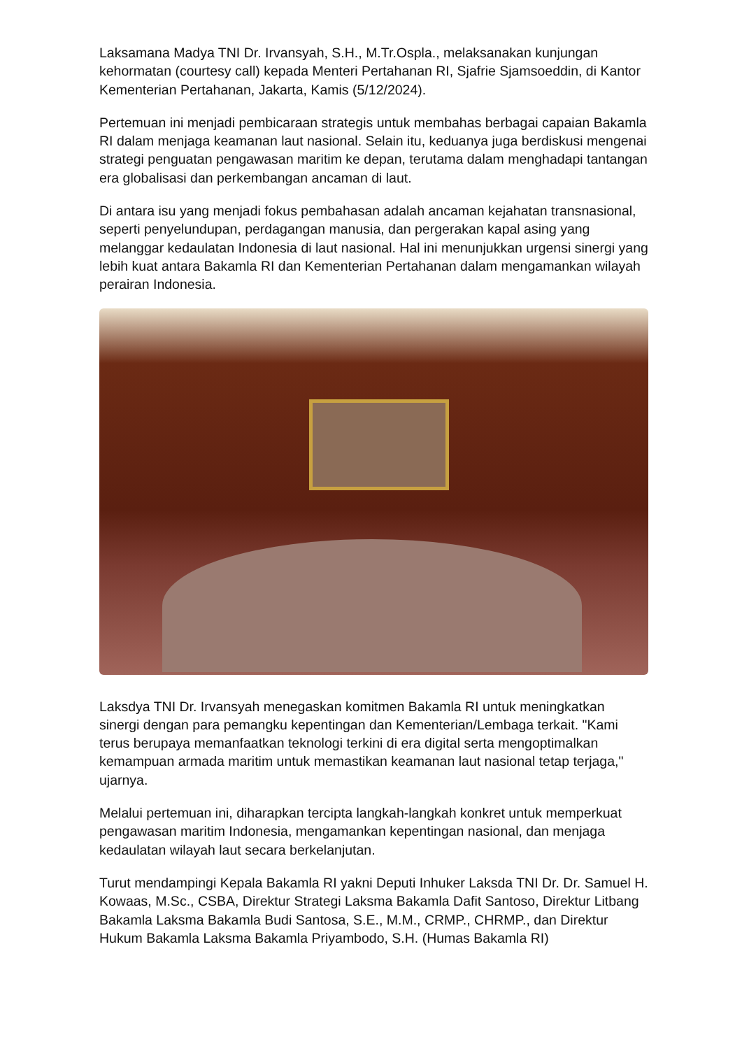Laksamana Madya TNI Dr. Irvansyah, S.H., M.Tr.Ospla., melaksanakan kunjungan kehormatan (courtesy call) kepada Menteri Pertahanan RI, Sjafrie Sjamsoeddin, di Kantor Kementerian Pertahanan, Jakarta, Kamis (5/12/2024).
Pertemuan ini menjadi pembicaraan strategis untuk membahas berbagai capaian Bakamla RI dalam menjaga keamanan laut nasional. Selain itu, keduanya juga berdiskusi mengenai strategi penguatan pengawasan maritim ke depan, terutama dalam menghadapi tantangan era globalisasi dan perkembangan ancaman di laut.
Di antara isu yang menjadi fokus pembahasan adalah ancaman kejahatan transnasional, seperti penyelundupan, perdagangan manusia, dan pergerakan kapal asing yang melanggar kedaulatan Indonesia di laut nasional. Hal ini menunjukkan urgensi sinergi yang lebih kuat antara Bakamla RI dan Kementerian Pertahanan dalam mengamankan wilayah perairan Indonesia.
Laksdya TNI Dr. Irvansyah menegaskan komitmen Bakamla RI untuk meningkatkan sinergi dengan para pemangku kepentingan dan Kementerian/Lembaga terkait. "Kami terus berupaya memanfaatkan teknologi terkini di era digital serta mengoptimalkan kemampuan armada maritim untuk memastikan keamanan laut nasional tetap terjaga," ujarnya.
Melalui pertemuan ini, diharapkan tercipta langkah-langkah konkret untuk memperkuat pengawasan maritim Indonesia, mengamankan kepentingan nasional, dan menjaga kedaulatan wilayah laut secara berkelanjutan.
Turut mendampingi Kepala Bakamla RI yakni Deputi Inhuker Laksda TNI Dr. Dr. Samuel H. Kowaas, M.Sc., CSBA, Direktur Strategi Laksma Bakamla Dafit Santoso, Direktur Litbang Bakamla Laksma Bakamla Budi Santosa, S.E., M.M., CRMP., CHRMP., dan Direktur Hukum Bakamla Laksma Bakamla Priyambodo, S.H. (Humas Bakamla RI)